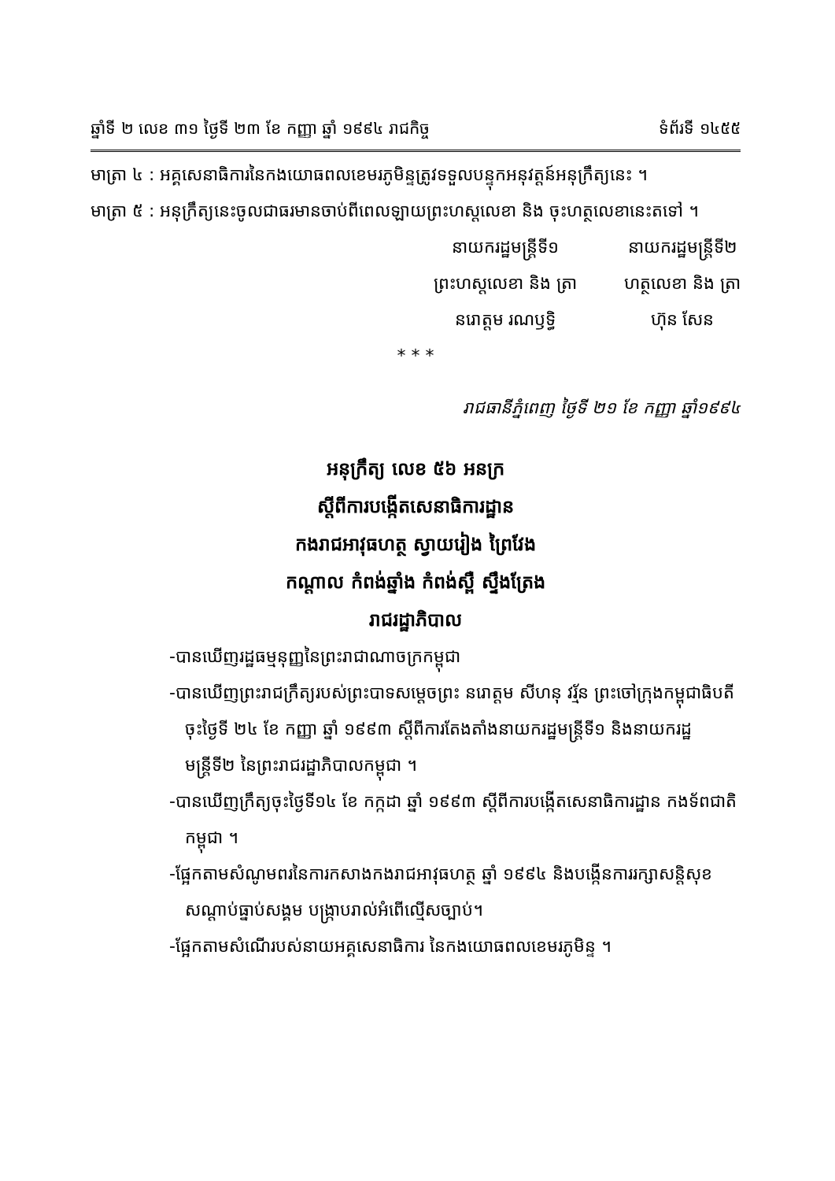ឆ្នាំទី ២ លេខ ៣១ ថ្ងៃទី ២៣ ខែ កញ្ញា ឆ្នាំ ១៩៩៤ រាជកិច្ច ទំព័រទី ១៤៥៥
មាត្រា ៤ : អគ្គសេនាធិការនៃកងយោធពលខេមរភូមិន្ទត្រូវទទួលបន្ទុកអនុវត្តន៍អនុក្រឹត្យនេះ ។
មាត្រា ៥ : អនុក្រឹត្យនេះចូលជាធរមានចាប់ពីពេលឡាយព្រះហស្តលេខា និង ចុះហត្ថលេខានេះតទៅ ។
នាយករដ្ឋមន្ត្រីទី១
ព្រះហស្តលេខា និង ត្រា
នរោត្តម រណឫទ្ធិ
នាយករដ្ឋមន្ត្រីទី២
ហត្ថលេខា និង ត្រា
ហ៊ុន សែន
* * *
រាជធានីភ្នំពេញ ថ្ងៃទី ២១ ខែ កញ្ញា ឆ្នាំ១៩៩៤
អនុក្រឹត្យ លេខ ៥៦ អនក្រ
ស្តីពីការបង្កើតសេនាធិការដ្ឋាន
កងរាជអាវុធហត្ថ ស្វាយរៀង ព្រៃវែង
កណ្តាល កំពង់ឆ្នាំង កំពង់ស្ពឺ ស្ទឹងត្រែង
រាជរដ្ឋាភិបាល
-បានឃើញរដ្ឋធម្មនុញ្ញនៃព្រះរាជាណាចក្រកម្ពុជា
-បានឃើញព្រះរាជក្រឹត្យរបស់ព្រះបាទសម្តេចព្រះ នរោត្តម សីហនុ វរ្ម័ន ព្រះចៅក្រុងកម្ពុជាធិបតី ចុះថ្ងៃទី ២៤ ខែ កញ្ញា ឆ្នាំ ១៩៩៣ ស្តីពីការតែងតាំងនាយករដ្ឋមន្ត្រីទី១ និងនាយករដ្ឋមន្ត្រីទី២ នៃព្រះរាជរដ្ឋាភិបាលកម្ពុជា ។
-បានឃើញក្រឹត្យចុះថ្ងៃទី១៤ ខែ កក្កដា ឆ្នាំ ១៩៩៣ ស្តីពីការបង្កើតសេនាធិការដ្ឋាន កងទ័ពជាតិកម្ពុជា ។
-ផ្អែកតាមសំណូមពរនៃការកសាងកងរាជអាវុធហត្ថ ឆ្នាំ ១៩៩៤ និងបង្កើនការរក្សាសន្តិសុខ សណ្តាប់ធ្នាប់សង្គម បង្ក្រាបរាល់អំពើល្មើសច្បាប់។
-ផ្អែកតាមសំណើរបស់នាយអគ្គសេនាធិការ នៃកងយោធពលខេមរភូមិន្ទ ។